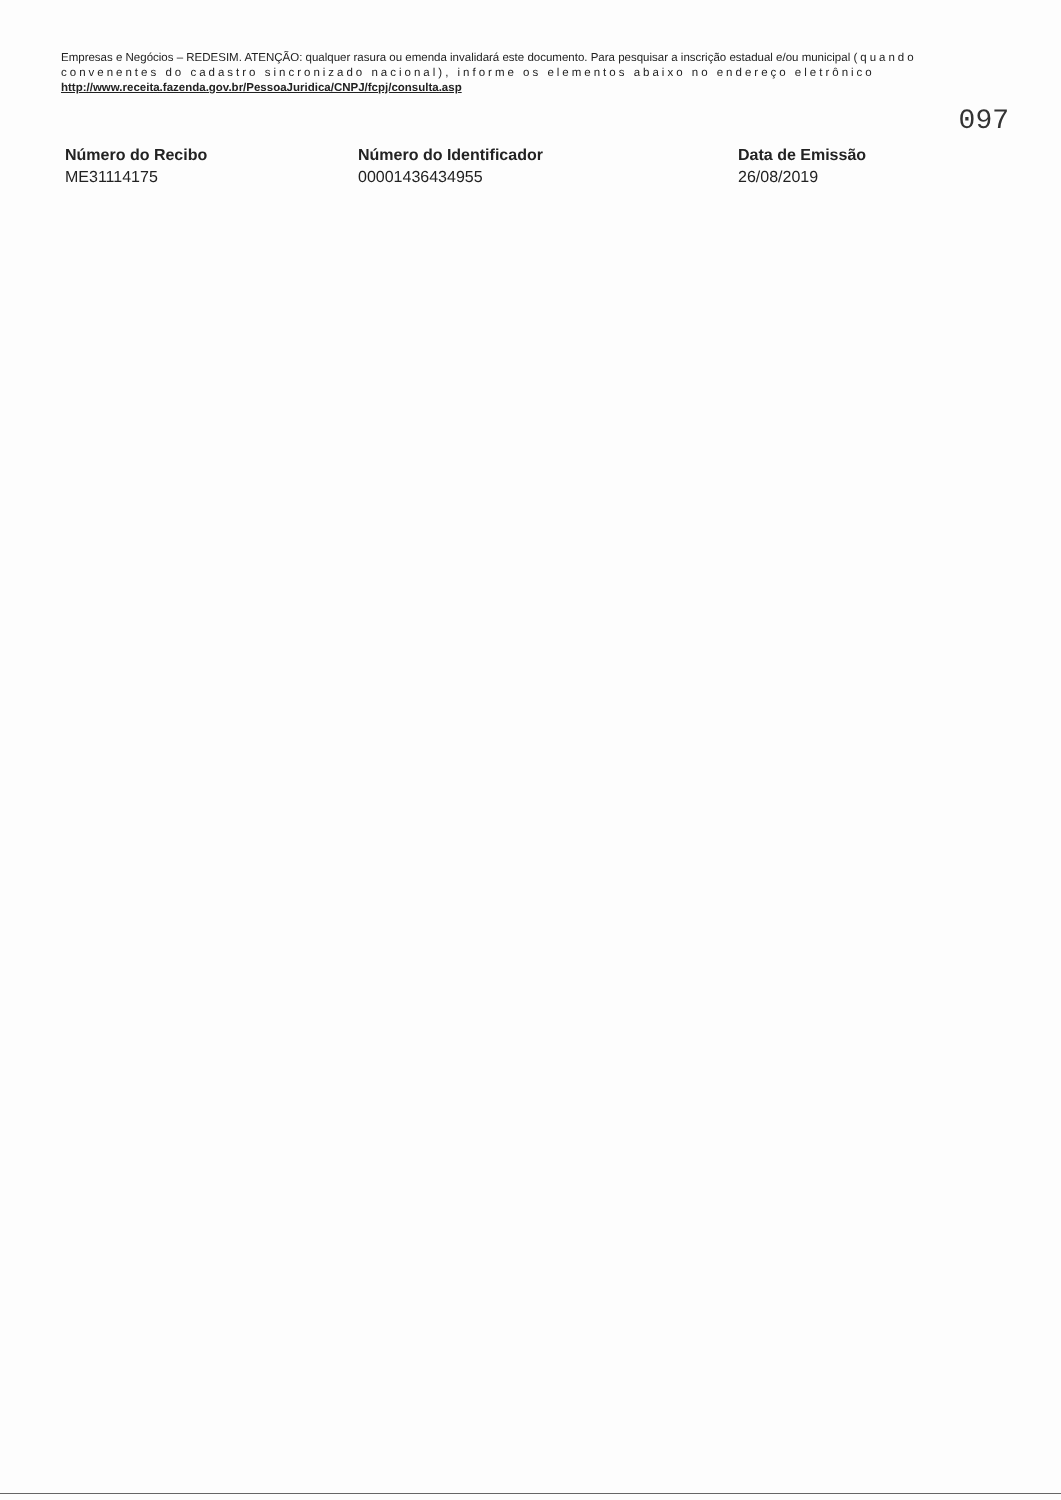Empresas e Negócios – REDESIM. ATENÇÃO: qualquer rasura ou emenda invalidará este documento. Para pesquisar a inscrição estadual e/ou municipal (quando convenentes do cadastro sincronizado nacional), informe os elementos abaixo no endereço eletrônico http://www.receita.fazenda.gov.br/PessoaJuridica/CNPJ/fcpj/consulta.asp
097
Número do Recibo
ME31114175
Número do Identificador
00001436434955
Data de Emissão
26/08/2019